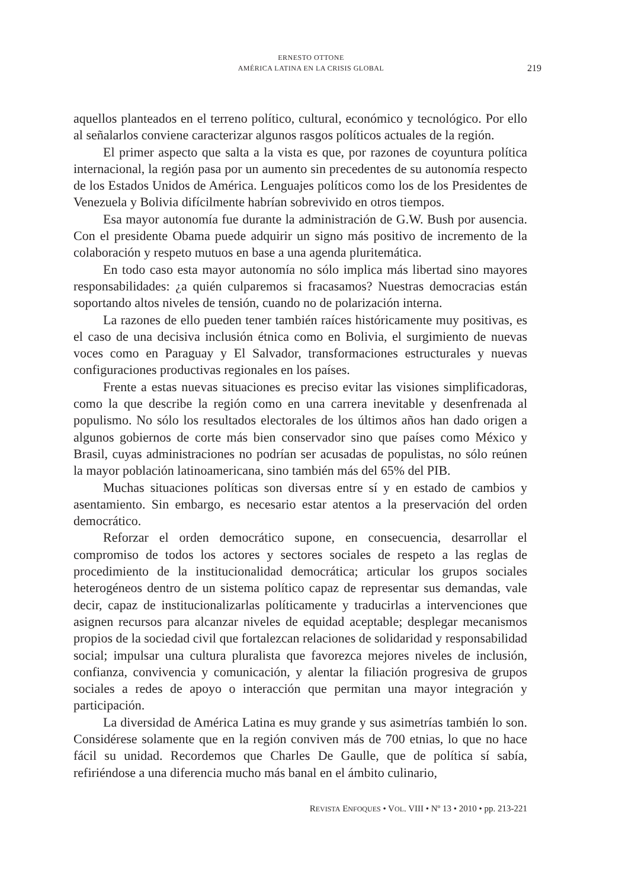ERNESTO OTTONE
AMÉRICA LATINA EN LA CRISIS GLOBAL
219
aquellos planteados en el terreno político, cultural, económico y tecnológico. Por ello al señalarlos conviene caracterizar algunos rasgos políticos actuales de la región.
El primer aspecto que salta a la vista es que, por razones de coyuntura política internacional, la región pasa por un aumento sin precedentes de su autonomía respecto de los Estados Unidos de América. Lenguajes políticos como los de los Presidentes de Venezuela y Bolivia difícilmente habrían sobrevivido en otros tiempos.
Esa mayor autonomía fue durante la administración de G.W. Bush por ausencia. Con el presidente Obama puede adquirir un signo más positivo de incremento de la colaboración y respeto mutuos en base a una agenda pluritemática.
En todo caso esta mayor autonomía no sólo implica más libertad sino mayores responsabilidades: ¿a quién culparemos si fracasamos? Nuestras democracias están soportando altos niveles de tensión, cuando no de polarización interna.
La razones de ello pueden tener también raíces históricamente muy positivas, es el caso de una decisiva inclusión étnica como en Bolivia, el surgimiento de nuevas voces como en Paraguay y El Salvador, transformaciones estructurales y nuevas configuraciones productivas regionales en los países.
Frente a estas nuevas situaciones es preciso evitar las visiones simplificadoras, como la que describe la región como en una carrera inevitable y desenfrenada al populismo. No sólo los resultados electorales de los últimos años han dado origen a algunos gobiernos de corte más bien conservador sino que países como México y Brasil, cuyas administraciones no podrían ser acusadas de populistas, no sólo reúnen la mayor población latinoamericana, sino también más del 65% del PIB.
Muchas situaciones políticas son diversas entre sí y en estado de cambios y asentamiento. Sin embargo, es necesario estar atentos a la preservación del orden democrático.
Reforzar el orden democrático supone, en consecuencia, desarrollar el compromiso de todos los actores y sectores sociales de respeto a las reglas de procedimiento de la institucionalidad democrática; articular los grupos sociales heterogéneos dentro de un sistema político capaz de representar sus demandas, vale decir, capaz de institucionalizarlas políticamente y traducirlas a intervenciones que asignen recursos para alcanzar niveles de equidad aceptable; desplegar mecanismos propios de la sociedad civil que fortalezcan relaciones de solidaridad y responsabilidad social; impulsar una cultura pluralista que favorezca mejores niveles de inclusión, confianza, convivencia y comunicación, y alentar la filiación progresiva de grupos sociales a redes de apoyo o interacción que permitan una mayor integración y participación.
La diversidad de América Latina es muy grande y sus asimetrías también lo son. Considérese solamente que en la región conviven más de 700 etnias, lo que no hace fácil su unidad. Recordemos que Charles De Gaulle, que de política sí sabía, refiriéndose a una diferencia mucho más banal en el ámbito culinario,
REVISTA ENFOQUES • VOL. VIII • Nº 13 • 2010 • pp. 213-221